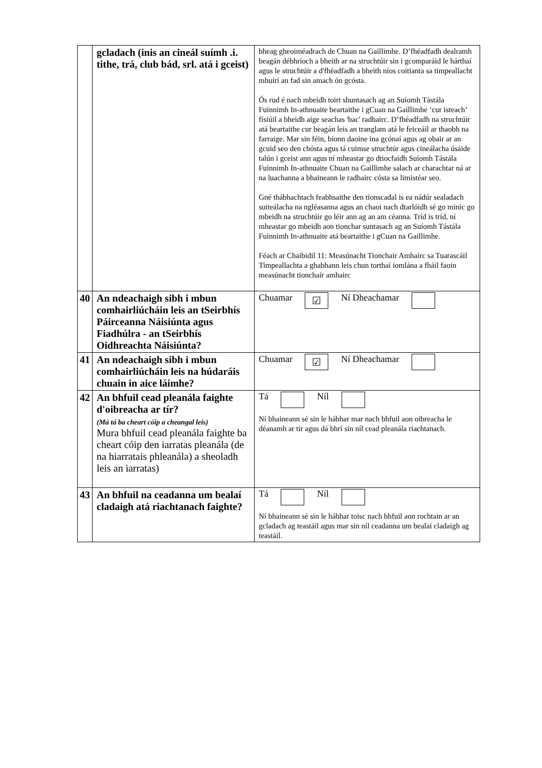| | gcladach (inis an cineál suímh .i. tithe, trá, club bád, srl. atá i gceist) | bheag gheoiméadrach de Chuan na Gaillimhe. D’fhéadfadh dealramh beagán débhríoch a bheith ar na struchtúir sin i gcomparáid le hárthaí agus le struchtúir a d'fhéadfadh a bheith níos coitianta sa timpeallacht mhuirí an fad sin amach ón gcósta. Ós rud é nach mbeidh toirt shuntasach ag an Suíomh Tástála Fuinnimh In-athnuaite beartaithe i gCuan na Gaillimhe ‘cur isteach’ físiúil a bheidh aige seachas 'bac' radhairc. D’fhéadfadh na struchtúir atá beartaithe cur beagán leis an tranglam atá le feiceáil ar thaobh na farraige. Mar sin féin, bíonn daoine ina gcónaí agus ag obair ar an gcuid seo den chósta agus tá cuimse struchtúr agus cineálacha úsáide talún i gceist ann agus ní mheastar go dtiocfaidh Suíomh Tástála Fuinnimh In-athnuaite Chuan na Gaillimhe salach ar charachtar ná ar na luachanna a bhaineann le radhairc cósta sa limistéar seo. Gné thábhachtach feabhsaithe den tionscadal is ea nádúr sealadach suiteálacha na ngléasanna agus an chaoi nach dtarlóidh sé go minic go mbeidh na struchtúir go léir ann ag an am céanna. Tríd is tríd, ní mheastar go mbeidh aon tionchar suntasach ag an Suíomh Tástála Fuinnimh In-athnuaite atá beartaithe i gCuan na Gaillimhe. Féach ar Chaibidil 11: Measúnacht Tionchair Amhairc sa Tuarascáil Timpeallachta a ghabhann leis chun torthaí iomlána a fháil faoin measúnacht tionchair amhairc |
| 40 | An ndeachaigh sibh i mbun comhairliúcháin leis an tSeirbhís Páirceanna Náisiúnta agus Fiadhúlra - an tSeirbhís Oidhreachta Náisiúnta? | Chuamar ☑ Ní Dheachamar |
| 41 | An ndeachaigh sibh i mbun comhairliúcháin leis na húdaráis chuain in aice láimhe? | Chuamar ☑ Ní Dheachamar |
| 42 | An bhfuil cead pleanála faighte d'oibreacha ar tír? (Má tá ba cheart cóip a cheangal leis) Mura bhfuil cead pleanála faighte ba cheart cóip den iarratas pleanála (de na hiarratais phleanála) a sheoladh leis an iarratas) | Tá Níl Ní bhaineann sé sin le hábhar mar nach bhfuil aon oibreacha le déanamh ar tír agus dá bhrí sin níl cead pleanála riachtanach. |
| 43 | An bhfuil na ceadanna um bealaí cladaigh atá riachtanach faighte? | Tá Níl Ní bhaineann sé sin le hábhar toisc nach bhfuil aon rochtain ar an gcladach ag teastáil agus mar sin níl ceadanna um bealaí cladaigh ag teastáil. |